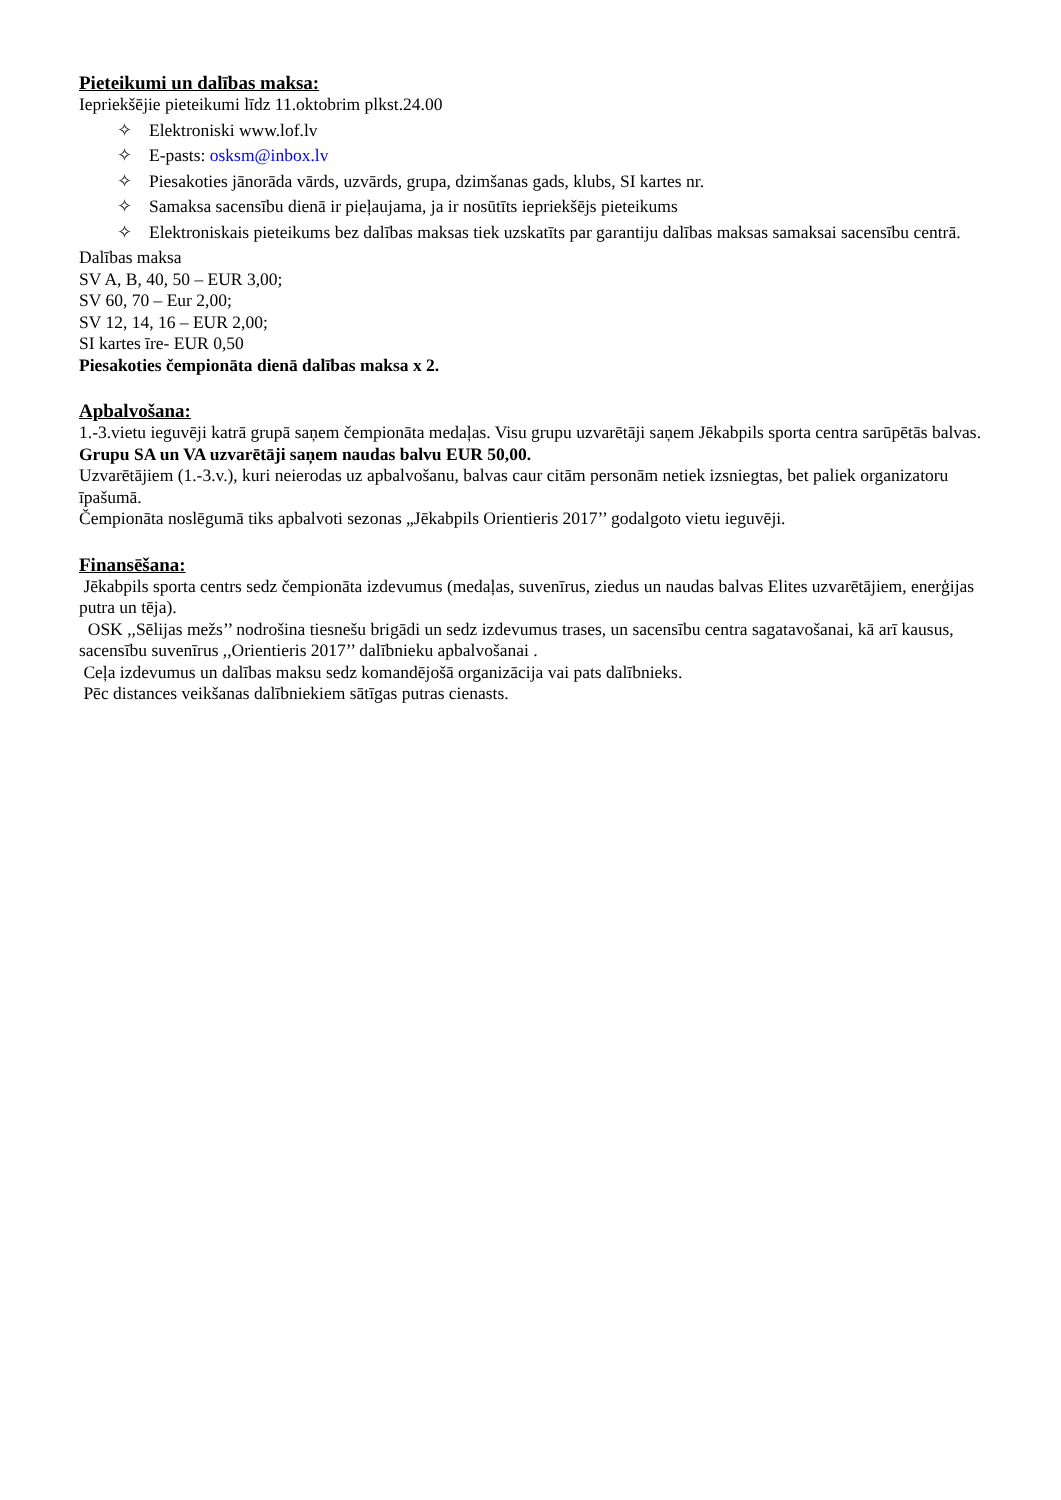Pieteikumi un dalības maksa:
Iepriekšējie pieteikumi līdz 11.oktobrim plkst.24.00
✧ Elektroniski www.lof.lv
✧ E-pasts: osksm@inbox.lv
✧ Piesakoties jānorāda vārds, uzvārds, grupa, dzimšanas gads, klubs, SI kartes nr.
✧ Samaksa sacensību dienā ir pieļaujama, ja ir nosūtīts iepriekšējs pieteikums
✧ Elektroniskais pieteikums bez dalības maksas tiek uzskatīts par garantiju dalības maksas samaksai sacensību centrā.
Dalības maksa
SV A, B, 40, 50 – EUR 3,00;
SV 60, 70 – Eur 2,00;
SV 12, 14, 16 – EUR 2,00;
SI kartes īre- EUR 0,50
Piesakoties čempionāta dienā dalības maksa x 2.
Apbalvošana:
1.-3.vietu ieguvēji katrā grupā saņem čempionāta medaļas. Visu grupu uzvarētāji saņem Jēkabpils sporta centra sarūpētās balvas. Grupu SA un VA uzvarētāji saņem naudas balvu EUR 50,00.
Uzvarētājiem (1.-3.v.), kuri neierodas uz apbalvošanu, balvas caur citām personām netiek izsniegtas, bet paliek organizatoru īpašumā.
Čempionāta noslēgumā tiks apbalvoti sezonas „Jēkabpils Orientieris 2017’’ godalgoto vietu ieguvēji.
Finansēšana:
Jēkabpils sporta centrs sedz čempionāta izdevumus (medaļas, suvenīrus, ziedus un naudas balvas Elites uzvarētājiem, enerģijas putra un tēja).
OSK ,,Sēlijas mežs’’ nodrošina tiesnešu brigādi un sedz izdevumus trases, un sacensību centra sagatavošanai, kā arī kausus, sacensību suvenīrus ,,Orientieris 2017’’ dalībnieku apbalvošanai .
Ceļa izdevumus un dalības maksu sedz komandējošā organizācija vai pats dalībnieks.
Pēc distances veikšanas dalībniekiem sātīgas putras cienasts.